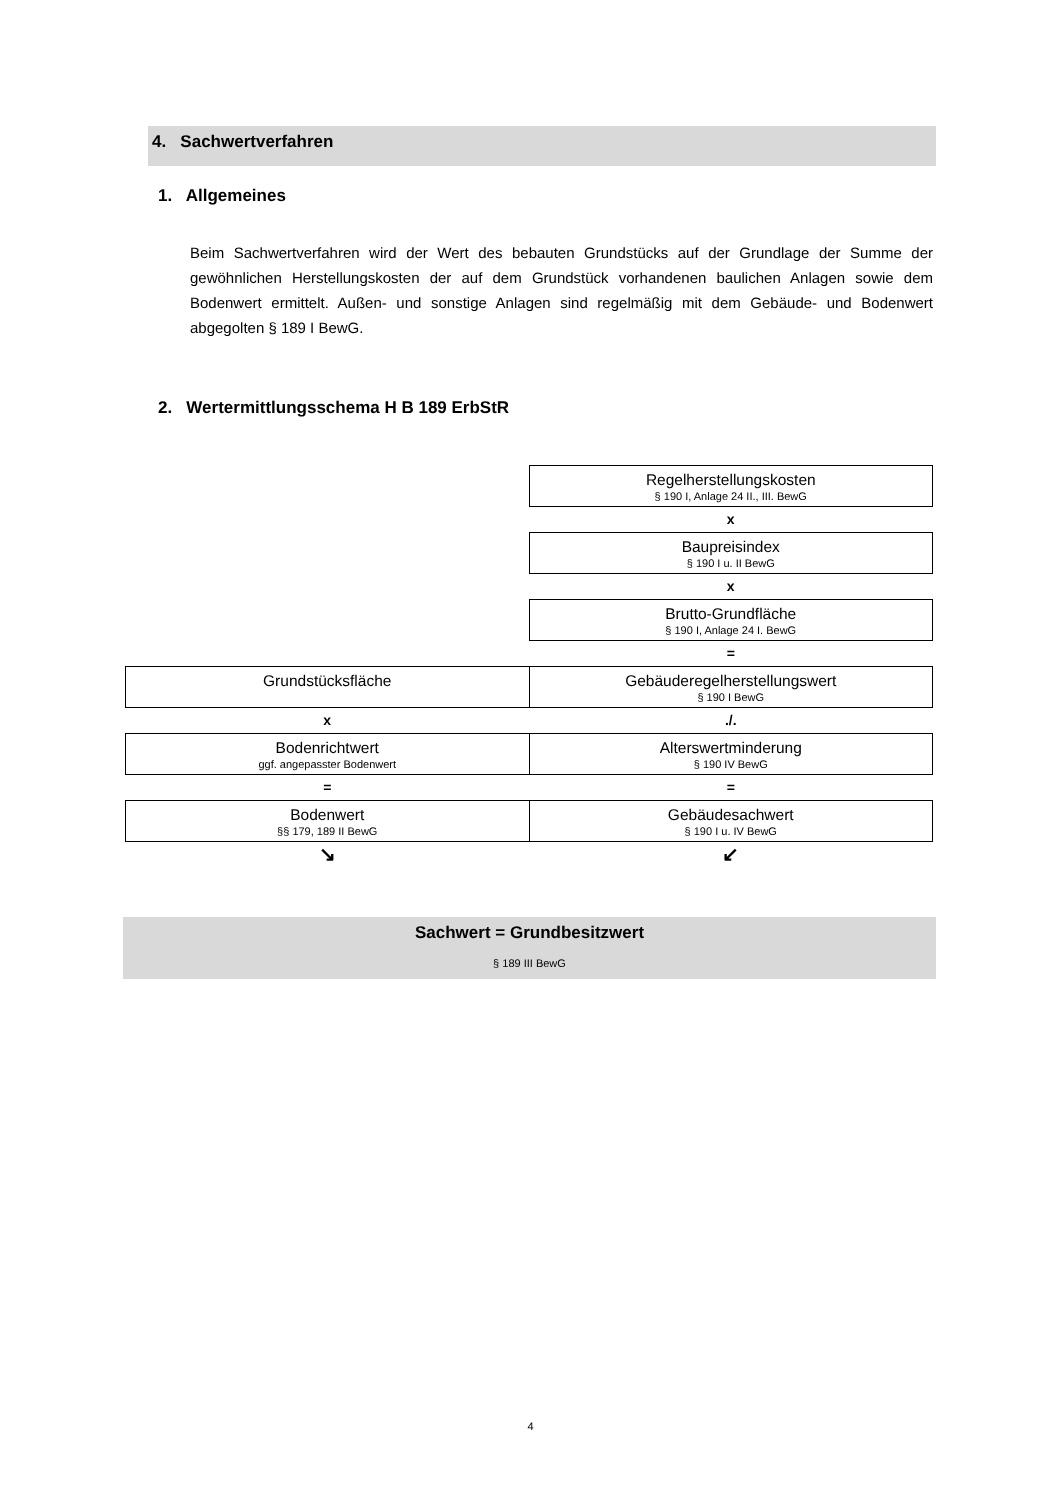4. Sachwertverfahren
1. Allgemeines
Beim Sachwertverfahren wird der Wert des bebauten Grundstücks auf der Grundlage der Summe der gewöhnlichen Herstellungskosten der auf dem Grundstück vorhandenen baulichen Anlagen sowie dem Bodenwert ermittelt. Außen- und sonstige Anlagen sind regelmäßig mit dem Gebäude- und Bodenwert abgegolten § 189 I BewG.
2. Wertermittlungsschema H B 189 ErbStR
| | Regelherstellungskosten § 190 I, Anlage 24 II., III. BewG |
| | x |
| | Baupreisindex § 190 I u. II BewG |
| | x |
| | Brutto-Grundfläche § 190 I, Anlage 24 I. BewG |
| | = |
| Grundstücksfläche | Gebäuderegelherstellungswert § 190 I BewG |
| x | ./. |
| Bodenrichtwert ggf. angepasster Bodenwert | Alterswertminderung § 190 IV BewG |
| = | = |
| Bodenwert §§ 179, 189 II BewG | Gebäudesachwert § 190 I u. IV BewG |
| ↘ | ↙ |
Sachwert = Grundbesitzwert
§ 189 III BewG
4